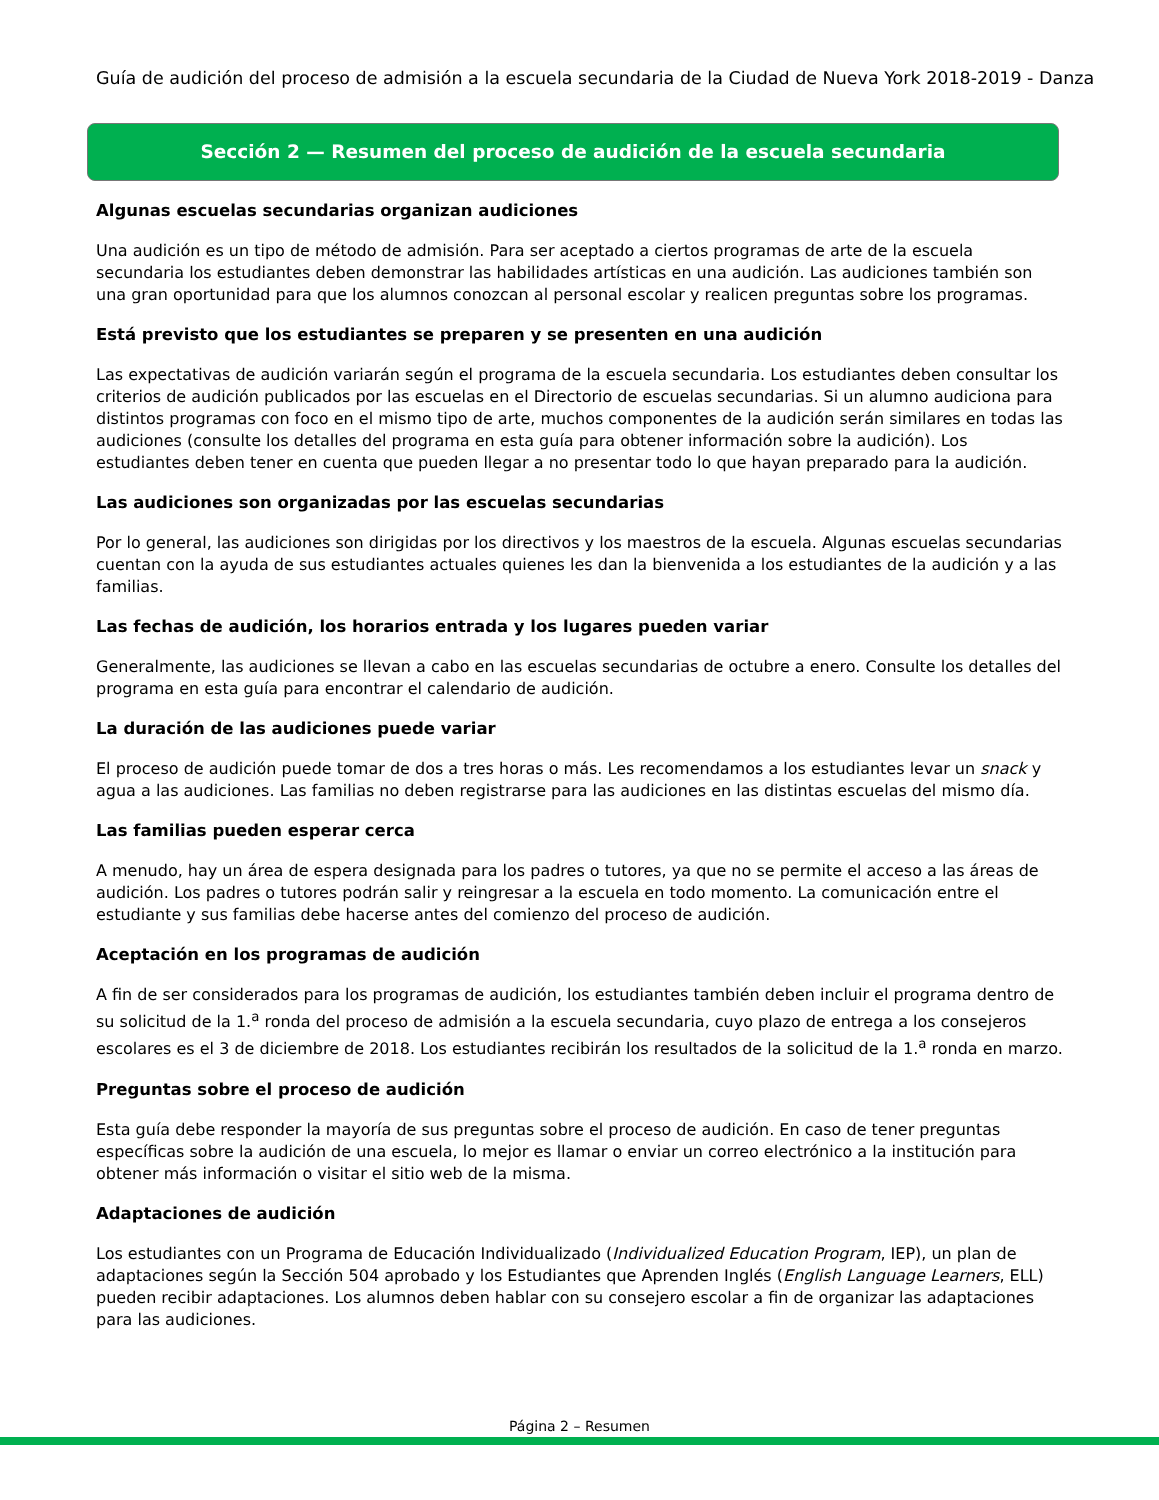Guía de audición del proceso de admisión a la escuela secundaria de la Ciudad de Nueva York 2018-2019 - Danza
Sección 2 — Resumen del proceso de audición de la escuela secundaria
Algunas escuelas secundarias organizan audiciones
Una audición es un tipo de método de admisión. Para ser aceptado a ciertos programas de arte de la escuela secundaria los estudiantes deben demonstrar las habilidades artísticas en una audición. Las audiciones también son una gran oportunidad para que los alumnos conozcan al personal escolar y realicen preguntas sobre los programas.
Está previsto que los estudiantes se preparen y se presenten en una audición
Las expectativas de audición variarán según el programa de la escuela secundaria. Los estudiantes deben consultar los criterios de audición publicados por las escuelas en el Directorio de escuelas secundarias. Si un alumno audiciona para distintos programas con foco en el mismo tipo de arte, muchos componentes de la audición serán similares en todas las audiciones (consulte los detalles del programa en esta guía para obtener información sobre la audición). Los estudiantes deben tener en cuenta que pueden llegar a no presentar todo lo que hayan preparado para la audición.
Las audiciones son organizadas por las escuelas secundarias
Por lo general, las audiciones son dirigidas por los directivos y los maestros de la escuela. Algunas escuelas secundarias cuentan con la ayuda de sus estudiantes actuales quienes les dan la bienvenida a los estudiantes de la audición y a las familias.
Las fechas de audición, los horarios entrada y los lugares pueden variar
Generalmente, las audiciones se llevan a cabo en las escuelas secundarias de octubre a enero. Consulte los detalles del programa en esta guía para encontrar el calendario de audición.
La duración de las audiciones puede variar
El proceso de audición puede tomar de dos a tres horas o más. Les recomendamos a los estudiantes levar un snack y agua a las audiciones. Las familias no deben registrarse para las audiciones en las distintas escuelas del mismo día.
Las familias pueden esperar cerca
A menudo, hay un área de espera designada para los padres o tutores, ya que no se permite el acceso a las áreas de audición. Los padres o tutores podrán salir y reingresar a la escuela en todo momento. La comunicación entre el estudiante y sus familias debe hacerse antes del comienzo del proceso de audición.
Aceptación en los programas de audición
A fin de ser considerados para los programas de audición, los estudiantes también deben incluir el programa dentro de su solicitud de la 1.<sup>a</sup> ronda del proceso de admisión a la escuela secundaria, cuyo plazo de entrega a los consejeros escolares es el 3 de diciembre de 2018. Los estudiantes recibirán los resultados de la solicitud de la 1.<sup>a</sup> ronda en marzo.
Preguntas sobre el proceso de audición
Esta guía debe responder la mayoría de sus preguntas sobre el proceso de audición. En caso de tener preguntas específicas sobre la audición de una escuela, lo mejor es llamar o enviar un correo electrónico a la institución para obtener más información o visitar el sitio web de la misma.
Adaptaciones de audición
Los estudiantes con un Programa de Educación Individualizado (Individualized Education Program, IEP), un plan de adaptaciones según la Sección 504 aprobado y los Estudiantes que Aprenden Inglés (English Language Learners, ELL) pueden recibir adaptaciones. Los alumnos deben hablar con su consejero escolar a fin de organizar las adaptaciones para las audiciones.
Página 2 – Resumen